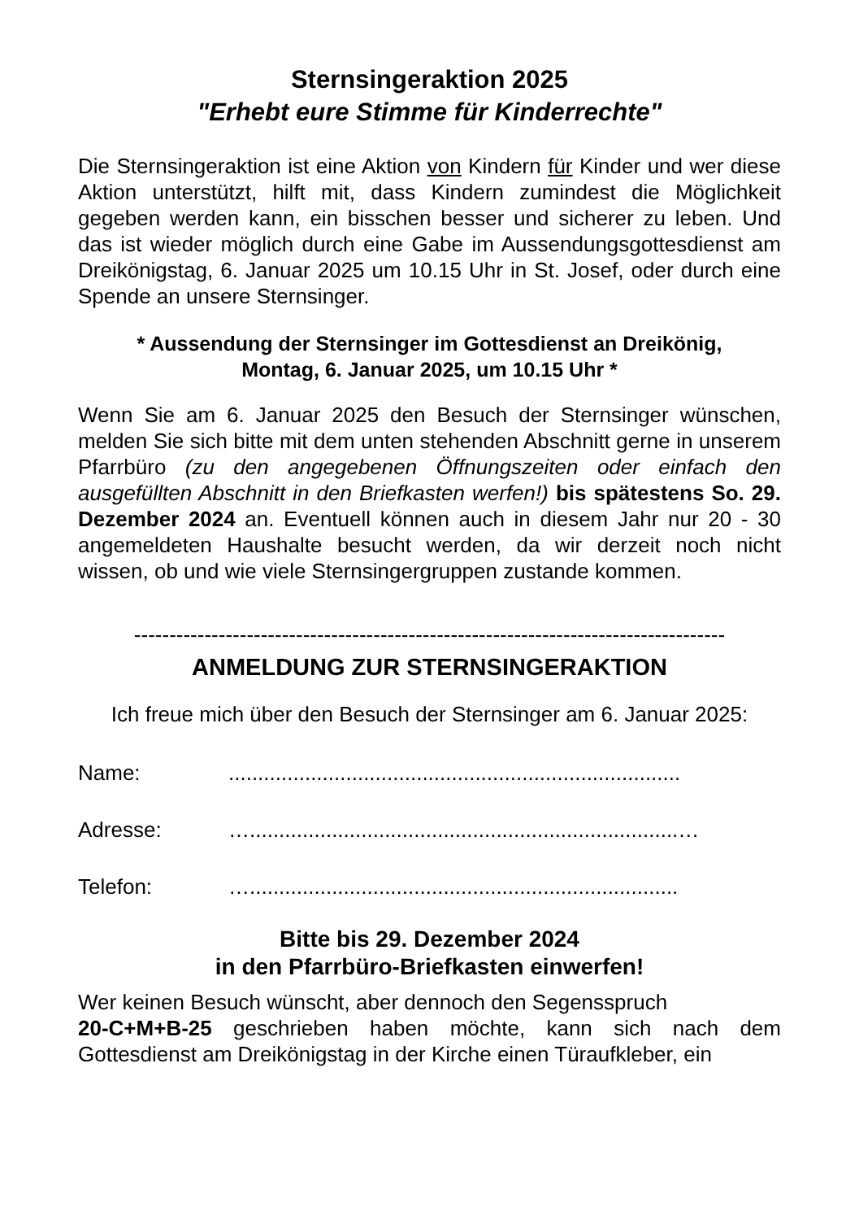Sternsingeraktion 2025
"Erhebt eure Stimme für Kinderrechte"
Die Sternsingeraktion ist eine Aktion von Kindern für Kinder und wer diese Aktion unterstützt, hilft mit, dass Kindern zumindest die Möglichkeit gegeben werden kann, ein bisschen besser und sicherer zu leben. Und das ist wieder möglich durch eine Gabe im Aussendungsgottesdienst am Dreikönigstag, 6. Januar 2025 um 10.15 Uhr in St. Josef, oder durch eine Spende an unsere Sternsinger.
* Aussendung der Sternsinger im Gottesdienst an Dreikönig,
Montag, 6. Januar 2025, um 10.15 Uhr *
Wenn Sie am 6. Januar 2025 den Besuch der Sternsinger wünschen, melden Sie sich bitte mit dem unten stehenden Abschnitt gerne in unserem Pfarrbüro (zu den angegebenen Öffnungszeiten oder einfach den ausgefüllten Abschnitt in den Briefkasten werfen!) bis spätestens So. 29. Dezember 2024 an. Eventuell können auch in diesem Jahr nur 20 - 30 angemeldeten Haushalte besucht werden, da wir derzeit noch nicht wissen, ob und wie viele Sternsingergruppen zustande kommen.
------------------------------------------------------------------------------------
ANMELDUNG ZUR STERNSINGERAKTION
Ich freue mich über den Besuch der Sternsinger am 6. Januar 2025:
Name:.............................................................................
Adresse: ….........................................................................…
Telefon: ….........................................................................
Bitte bis 29. Dezember 2024
in den Pfarrbüro-Briefkasten einwerfen!
Wer keinen Besuch wünscht, aber dennoch den Segensspruch
20-C+M+B-25 geschrieben haben möchte, kann sich nach dem Gottesdienst am Dreikönigstag in der Kirche einen Türaufkleber, ein